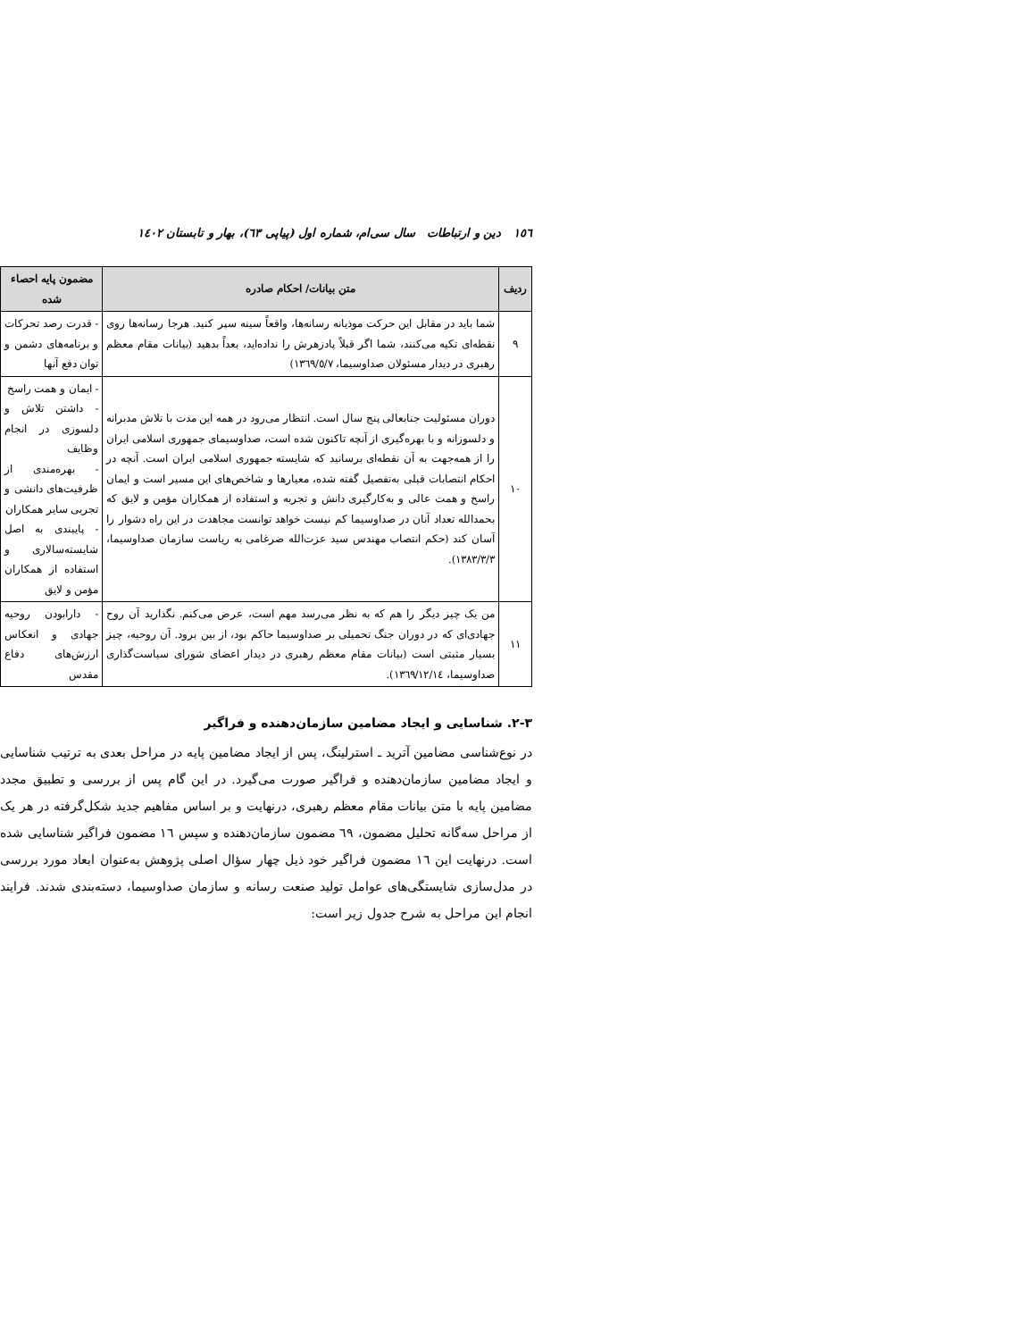١٥٦ دین و ارتباطات سال سی‌ام، شماره اول (پیاپی ٦٣)، بهار و تابستان ١٤٠٢
| ردیف | متن بیانات/ احکام صادره | مضمون پایه احصاء شده |
| --- | --- | --- |
| ٩ | شما باید در مقابل این حرکت موذیانه رسانه‌ها، واقعاً سینه سپر کنید. هرجا رسانه‌ها روی نقطه‌ای تکیه می‌کنند، شما اگر قبلاً پادزهرش را نداده‌اید، بعداً بدهید (بیانات مقام معظم رهبری در دیدار مسئولان صداوسیما، ١٣٦٩/٥/٧) | - قدرت رصد تحرکات و برنامه‌های دشمن و توان دفع آنها |
| ١٠ | دوران مسئولیت جنابعالی پنج سال است. انتظار می‌رود در همه این مدت با تلاش مدبرانه و دلسوزانه و با بهره‌گیری از آنچه تاکنون شده است، صداوسیمای جمهوری اسلامی ایران را از همه‌جهت به آن نقطه‌ای برسانید که شایسته جمهوری اسلامی ایران است. آنچه در احکام انتصابات قبلی به‌تفصیل گفته شده، معیارها و شاخص‌های این مسیر است و ایمان راسخ و همت عالی و به‌کارگیری دانش و تجربه و استفاده از همکاران مؤمن و لایق که بحمدالله تعداد آنان در صداوسیما کم نیست خواهد توانست مجاهدت در این راه دشوار را آسان کند (حکم انتصاب مهندس سید عزت‌الله ضرغامی به ریاست سازمان صداوسیما، ١٣٨٣/٣/٣). | - ایمان و همت راسخ - داشتن تلاش و دلسوزی در انجام وظایف - بهره‌مندی از ظرفیت‌های دانشی و تجربی سایر همکاران - پایبندی به اصل شایسته‌سالاری و استفاده از همکاران مؤمن و لایق |
| ١١ | من یک چیز دیگر را هم که به نظر می‌رسد مهم است، عرض می‌کنم. نگذارید آن روح جهادی‌ای که در دوران جنگ تحمیلی بر صداوسیما حاکم بود، از بین برود. آن روحیه، چیز بسیار مثبتی است (بیانات مقام معظم رهبری در دیدار اعضای شورای سیاست‌گذاری صداوسیما، ١٣٦٩/١٢/١٤). | - دارابودن روحیه جهادی و انعکاس ارزش‌های دفاع مقدس |
٣-٢. شناسایی و ایجاد مضامین سازمان‌دهنده و فراگیر
در نوع‌شناسی مضامین آترید ـ استرلینگ، پس از ایجاد مضامین پایه در مراحل بعدی به ترتیب شناسایی و ایجاد مضامین سازمان‌دهنده و فراگیر صورت می‌گیرد. در این گام پس از بررسی و تطبیق مجدد مضامین پایه با متن بیانات مقام معظم رهبری، درنهایت و بر اساس مفاهیم جدید شکل‌گرفته در هر یک از مراحل سه‌گانه تحلیل مضمون، ٦٩ مضمون سازمان‌دهنده و سپس ١٦ مضمون فراگیر شناسایی شده است. درنهایت این ١٦ مضمون فراگیر خود ذیل چهار سؤال اصلی پژوهش به‌عنوان ابعاد مورد بررسی در مدل‌سازی شایستگی‌های عوامل تولید صنعت رسانه و سازمان صداوسیما، دسته‌بندی شدند. فرایند انجام این مراحل به شرح جدول زیر است: